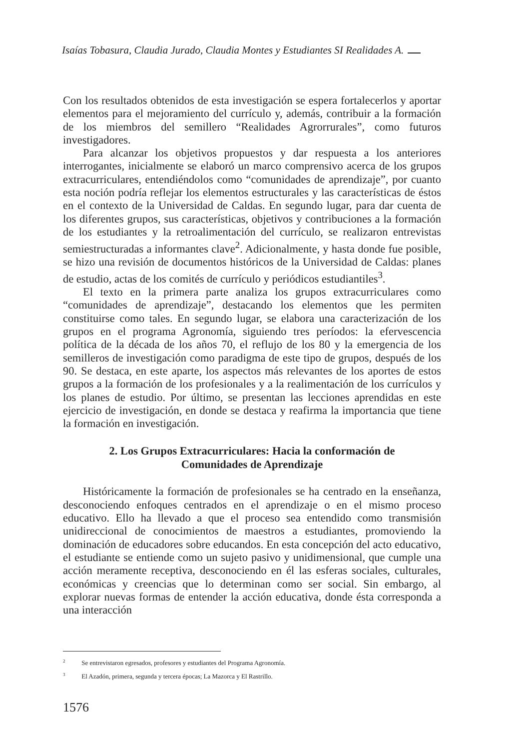Isaías Tobasura, Claudia Jurado, Claudia Montes y Estudiantes SI Realidades A.
Con los resultados obtenidos de esta investigación se espera fortalecerlos y aportar elementos para el mejoramiento del currículo y, además, contribuir a la formación de los miembros del semillero “Realidades Agrorrurales”, como futuros investigadores.
Para alcanzar los objetivos propuestos y dar respuesta a los anteriores interrogantes, inicialmente se elaboró un marco comprensivo acerca de los grupos extracurriculares, entendiéndolos como “comunidades de aprendizaje”, por cuanto esta noción podría reflejar los elementos estructurales y las características de éstos en el contexto de la Universidad de Caldas. En segundo lugar, para dar cuenta de los diferentes grupos, sus características, objetivos y contribuciones a la formación de los estudiantes y la retroalimentación del currículo, se realizaron entrevistas semiestructuradas a informantes clave<sup>2</sup>. Adicionalmente, y hasta donde fue posible, se hizo una revisión de documentos históricos de la Universidad de Caldas: planes de estudio, actas de los comités de currículo y periódicos estudiantiles<sup>3</sup>.
El texto en la primera parte analiza los grupos extracurriculares como “comunidades de aprendizaje”, destacando los elementos que les permiten constituirse como tales. En segundo lugar, se elabora una caracterización de los grupos en el programa Agronomía, siguiendo tres períodos: la efervescencia política de la década de los años 70, el reflujo de los 80 y la emergencia de los semilleros de investigación como paradigma de este tipo de grupos, después de los 90. Se destaca, en este aparte, los aspectos más relevantes de los aportes de estos grupos a la formación de los profesionales y a la realimentación de los currículos y los planes de estudio. Por último, se presentan las lecciones aprendidas en este ejercicio de investigación, en donde se destaca y reafirma la importancia que tiene la formación en investigación.
2. Los Grupos Extracurriculares: Hacia la conformación de
Comunidades de Aprendizaje
Históricamente la formación de profesionales se ha centrado en la enseñanza, desconociendo enfoques centrados en el aprendizaje o en el mismo proceso educativo. Ello ha llevado a que el proceso sea entendido como transmisión unidireccional de conocimientos de maestros a estudiantes, promoviendo la dominación de educadores sobre educandos. En esta concepción del acto educativo, el estudiante se entiende como un sujeto pasivo y unidimensional, que cumple una acción meramente receptiva, desconociendo en él las esferas sociales, culturales, económicas y creencias que lo determinan como ser social. Sin embargo, al explorar nuevas formas de entender la acción educativa, donde ésta corresponda a una interacción
<sup>2</sup> Se entrevistaron egresados, profesores y estudiantes del Programa Agronomía.
<sup>3</sup> El Azadón, primera, segunda y tercera épocas; La Mazorca y El Rastrillo.
1576